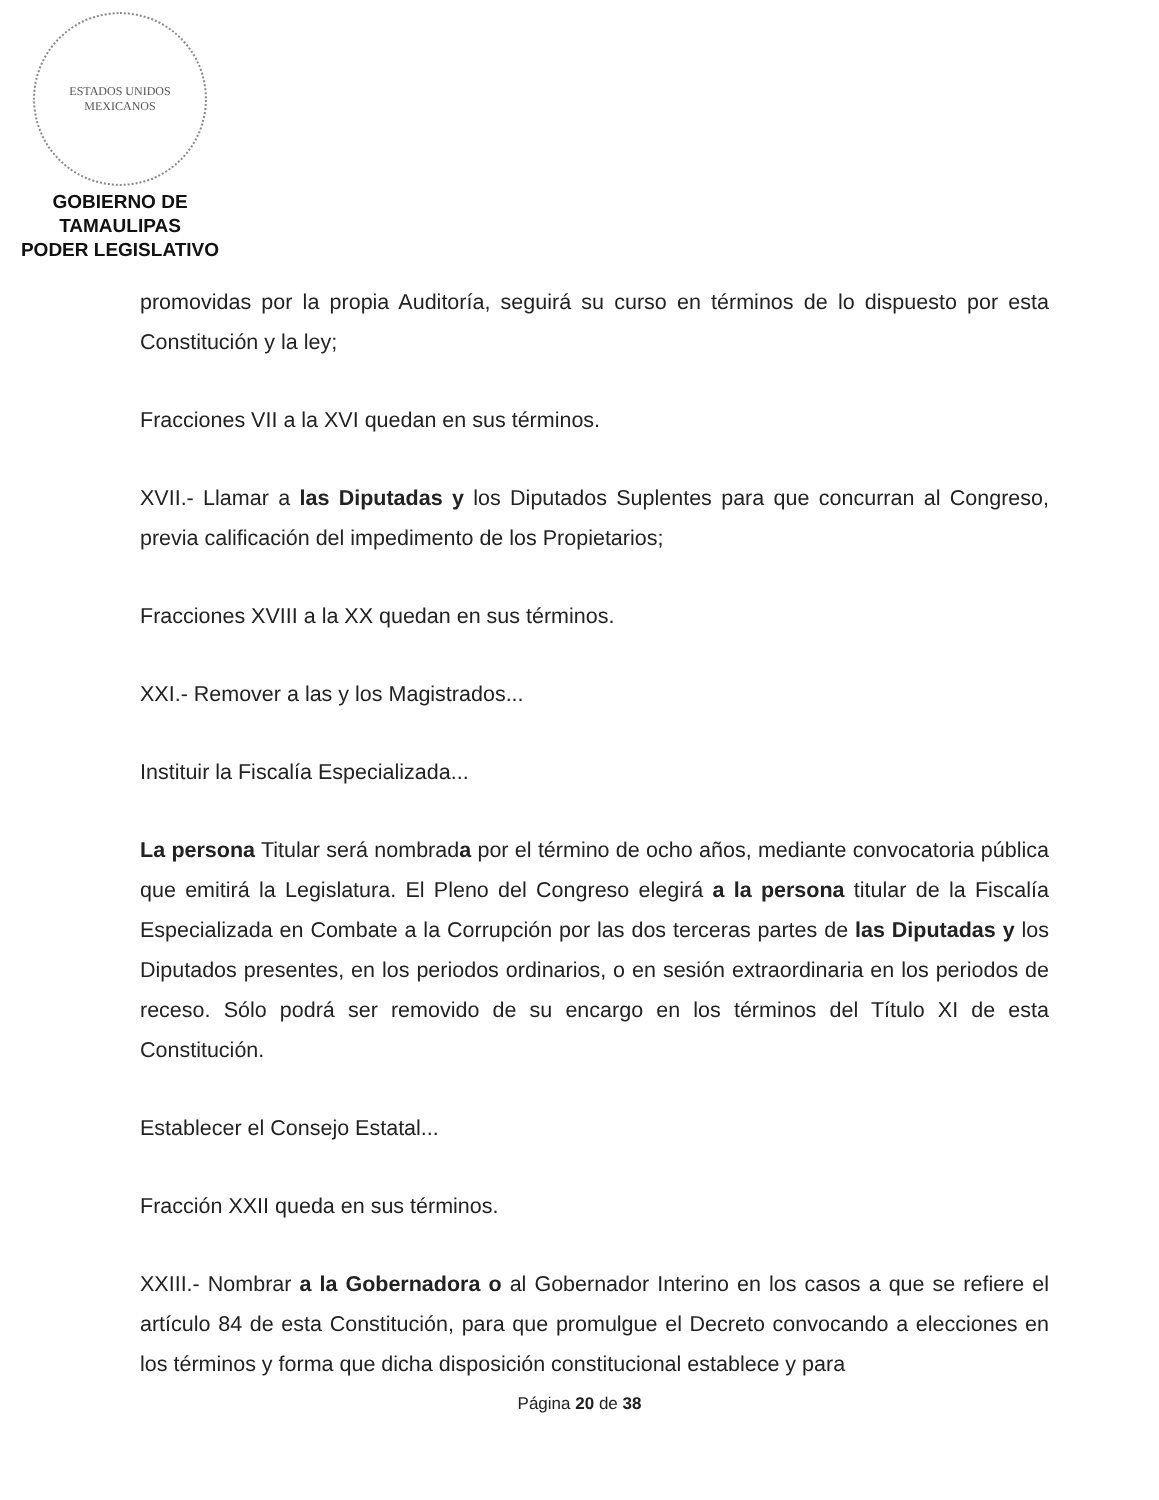ESTADOS UNIDOS MEXICANOS
GOBIERNO DE TAMAULIPAS
PODER LEGISLATIVO
promovidas por la propia Auditoría, seguirá su curso en términos de lo dispuesto por esta Constitución y la ley;
Fracciones VII a la XVI quedan en sus términos.
XVII.- Llamar a las Diputadas y los Diputados Suplentes para que concurran al Congreso, previa calificación del impedimento de los Propietarios;
Fracciones XVIII a la XX quedan en sus términos.
XXI.- Remover a las y los Magistrados...
Instituir la Fiscalía Especializada...
La persona Titular será nombrada por el término de ocho años, mediante convocatoria pública que emitirá la Legislatura. El Pleno del Congreso elegirá a la persona titular de la Fiscalía Especializada en Combate a la Corrupción por las dos terceras partes de las Diputadas y los Diputados presentes, en los periodos ordinarios, o en sesión extraordinaria en los periodos de receso. Sólo podrá ser removido de su encargo en los términos del Título XI de esta Constitución.
Establecer el Consejo Estatal...
Fracción XXII queda en sus términos.
XXIII.- Nombrar a la Gobernadora o al Gobernador Interino en los casos a que se refiere el artículo 84 de esta Constitución, para que promulgue el Decreto convocando a elecciones en los términos y forma que dicha disposición constitucional establece y para
Página 20 de 38